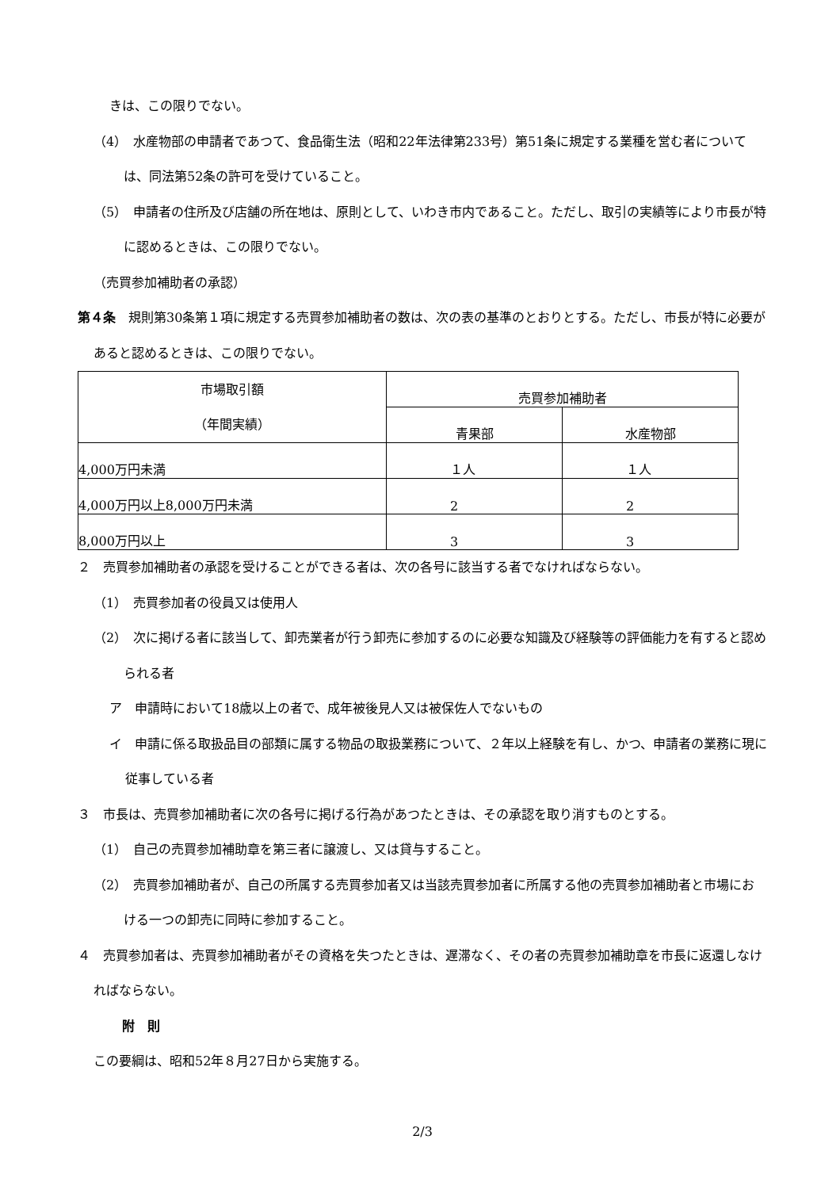きは、この限りでない。
（4）　水産物部の申請者であつて、食品衛生法（昭和22年法律第233号）第51条に規定する業種を営む者については、同法第52条の許可を受けていること。
（5）　申請者の住所及び店舗の所在地は、原則として、いわき市内であること。ただし、取引の実績等により市長が特に認めるときは、この限りでない。
（売買参加補助者の承認）
第４条　規則第30条第１項に規定する売買参加補助者の数は、次の表の基準のとおりとする。ただし、市長が特に必要があると認めるときは、この限りでない。
| 市場取引額 （年間実績） | 売買参加補助者 | |
| --- | --- | --- |
| | 青果部 | 水産物部 |
| 4,000万円未満 | １人 | １人 |
| 4,000万円以上8,000万円未満 | 2 | 2 |
| 8,000万円以上 | 3 | 3 |
２　売買参加補助者の承認を受けることができる者は、次の各号に該当する者でなければならない。
（1）　売買参加者の役員又は使用人
（2）　次に掲げる者に該当して、卸売業者が行う卸売に参加するのに必要な知識及び経験等の評価能力を有すると認められる者
ア　申請時において18歳以上の者で、成年被後見人又は被保佐人でないもの
イ　申請に係る取扱品目の部類に属する物品の取扱業務について、２年以上経験を有し、かつ、申請者の業務に現に従事している者
３　市長は、売買参加補助者に次の各号に掲げる行為があつたときは、その承認を取り消すものとする。
（1）　自己の売買参加補助章を第三者に譲渡し、又は貸与すること。
（2）　売買参加補助者が、自己の所属する売買参加者又は当該売買参加者に所属する他の売買参加補助者と市場における一つの卸売に同時に参加すること。
４　売買参加者は、売買参加補助者がその資格を失つたときは、遅滞なく、その者の売買参加補助章を市長に返還しなければならない。
附　則
この要綱は、昭和52年８月27日から実施する。
2/3